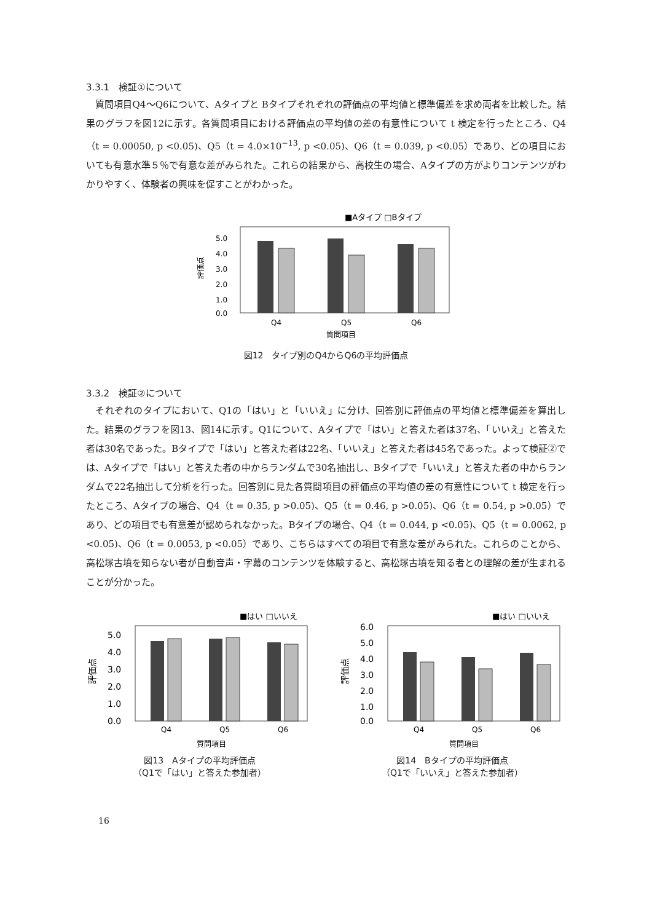3.3.1　検証①について
質問項目Q4～Q6について、Aタイプと Bタイプそれぞれの評価点の平均値と標準偏差を求め両者を比較した。結果のグラフを図12に示す。各質問項目における評価点の平均値の差の有意性について t 検定を行ったところ、Q4（t = 0.00050, p <0.05)、Q5（t = 4.0×10<sup>−13</sup>, p <0.05)、Q6（t = 0.039, p <0.05）であり、どの項目においても有意水準５％で有意な差がみられた。これらの結果から、高校生の場合、Aタイプの方がよりコンテンツがわかりやすく、体験者の興味を促すことがわかった。
■Aタイプ □Bタイプ
5.0
4.0
3.0
2.0
1.0
0.0
評価点
Q4
Q5
Q6
質問項目
図12　タイプ別のQ4からQ6の平均評価点
3.3.2　検証②について
それぞれのタイプにおいて、Q1の「はい」と「いいえ」に分け、回答別に評価点の平均値と標準偏差を算出した。結果のグラフを図13、図14に示す。Q1について、Aタイプで「はい」と答えた者は37名、「いいえ」と答えた者は30名であった。Bタイプで「はい」と答えた者は22名、「いいえ」と答えた者は45名であった。よって検証②では、Aタイプで「はい」と答えた者の中からランダムで30名抽出し、Bタイプで「いいえ」と答えた者の中からランダムで22名抽出して分析を行った。回答別に見た各質問項目の評価点の平均値の差の有意性について t 検定を行ったところ、Aタイプの場合、Q4（t = 0.35, p >0.05)、Q5（t = 0.46, p >0.05)、Q6（t = 0.54, p >0.05）であり、どの項目でも有意差が認められなかった。Bタイプの場合、Q4（t = 0.044, p <0.05)、Q5（t = 0.0062, p <0.05)、Q6（t = 0.0053, p <0.05）であり、こちらはすべての項目で有意な差がみられた。これらのことから、高松塚古墳を知らない者が自動音声・字幕のコンテンツを体験すると、高松塚古墳を知る者との理解の差が生まれることが分かった。
■はい □いいえ
5.0
4.0
3.0
2.0
1.0
0.0
評価点
Q4
Q5
Q6
質問項目
図13　Aタイプの平均評価点
（Q1で「はい」と答えた参加者）
■はい □いいえ
6.0
5.0
4.0
3.0
2.0
1.0
0.0
評価点
Q4
Q5
Q6
質問項目
図14　Bタイプの平均評価点
（Q1で「いいえ」と答えた参加者）
16